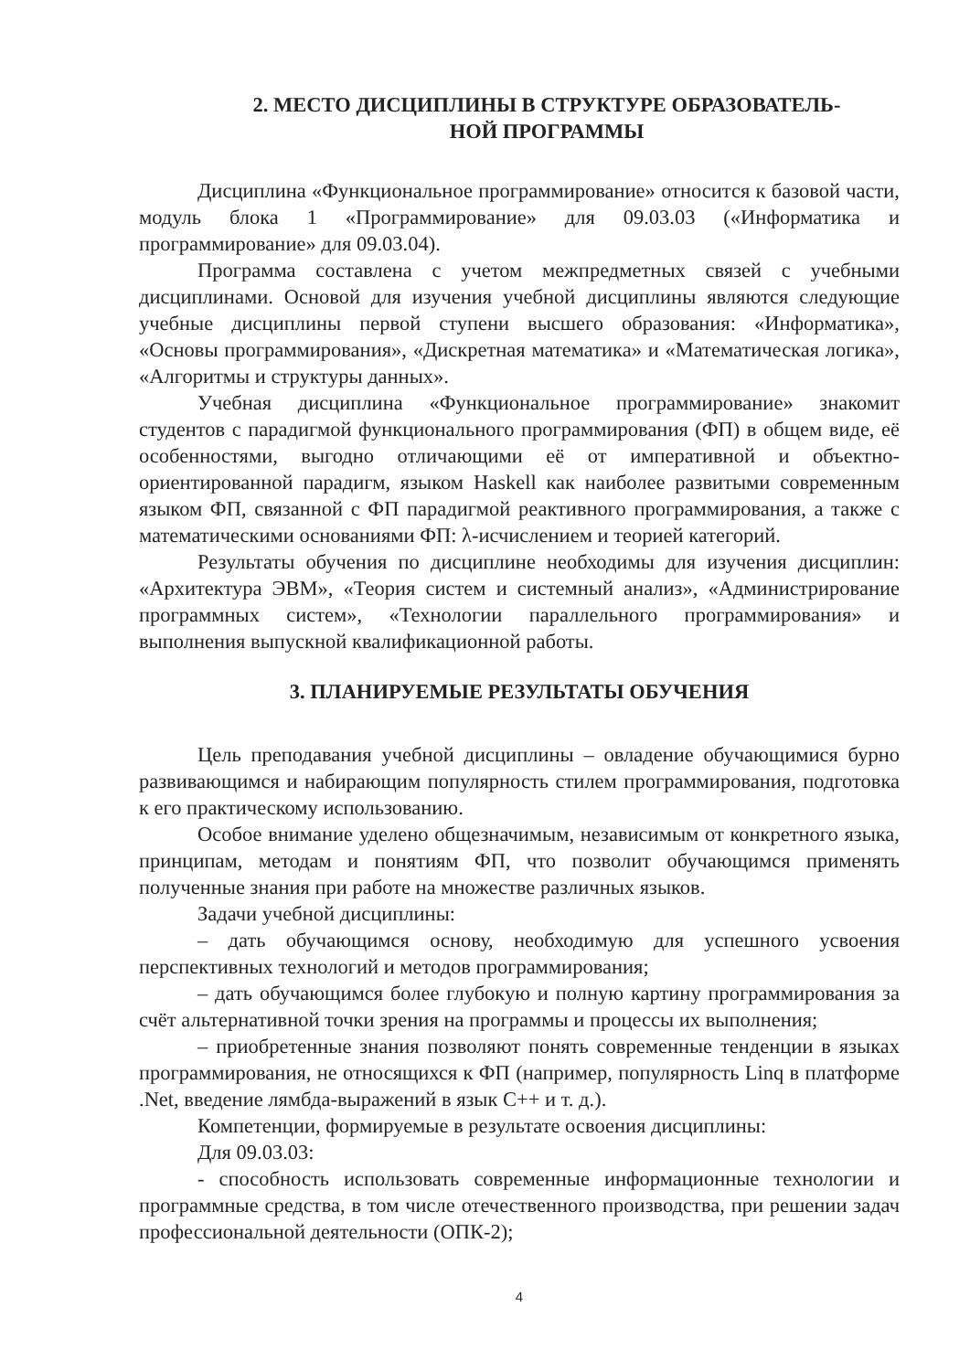2. МЕСТО ДИСЦИПЛИНЫ В СТРУКТУРЕ ОБРАЗОВАТЕЛЬ-
НОЙ ПРОГРАММЫ
Дисциплина «Функциональное программирование» относится к базовой части, модуль блока 1 «Программирование» для 09.03.03 («Информатика и программирование» для 09.03.04).
Программа составлена с учетом межпредметных связей с учебными дисциплинами. Основой для изучения учебной дисциплины являются следующие учебные дисциплины первой ступени высшего образования: «Информатика», «Основы программирования», «Дискретная математика» и «Математическая логика», «Алгоритмы и структуры данных».
Учебная дисциплина «Функциональное программирование» знакомит студентов с парадигмой функционального программирования (ФП) в общем виде, её особенностями, выгодно отличающими её от императивной и объектно-ориентированной парадигм, языком Haskell как наиболее развитыми современным языком ФП, связанной с ФП парадигмой реактивного программирования, а также с математическими основаниями ФП: λ-исчислением и теорией категорий.
Результаты обучения по дисциплине необходимы для изучения дисциплин: «Архитектура ЭВМ», «Теория систем и системный анализ», «Администрирование программных систем», «Технологии параллельного программирования» и выполнения выпускной квалификационной работы.
3. ПЛАНИРУЕМЫЕ РЕЗУЛЬТАТЫ ОБУЧЕНИЯ
Цель преподавания учебной дисциплины – овладение обучающимися бурно развивающимся и набирающим популярность стилем программирования, подготовка к его практическому использованию.
Особое внимание уделено общезначимым, независимым от конкретного языка, принципам, методам и понятиям ФП, что позволит обучающимся применять полученные знания при работе на множестве различных языков.
Задачи учебной дисциплины:
– дать обучающимся основу, необходимую для успешного усвоения перспективных технологий и методов программирования;
– дать обучающимся более глубокую и полную картину программирования за счёт альтернативной точки зрения на программы и процессы их выполнения;
– приобретенные знания позволяют понять современные тенденции в языках программирования, не относящихся к ФП (например, популярность Linq в платформе .Net, введение лямбда-выражений в язык C++ и т. д.).
Компетенции, формируемые в результате освоения дисциплины:
Для 09.03.03:
- способность использовать современные информационные технологии и программные средства, в том числе отечественного производства, при решении задач профессиональной деятельности (ОПК-2);
4